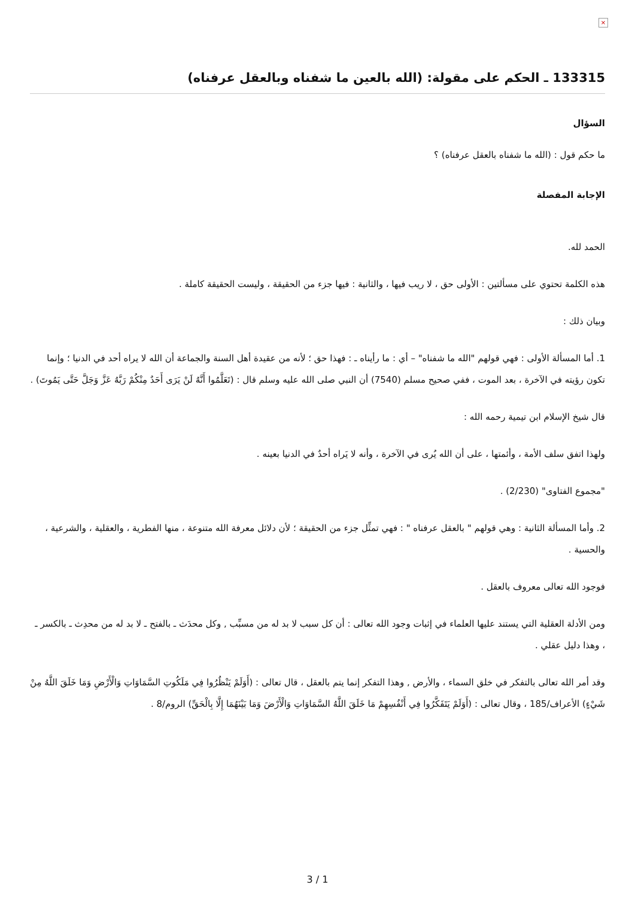×
133315 ـ الحكم على مقولة: (الله بالعين ما شفناه وبالعقل عرفناه)
السؤال
ما حكم قول : (الله ما شفناه بالعقل عرفناه) ؟
الإجابة المفصلة
الحمد لله.
هذه الكلمة تحتوي على مسألتين : الأولى حق ، لا ريب فيها ، والثانية : فيها جزء من الحقيقة ، وليست الحقيقة كاملة .
وبيان ذلك :
1. أما المسألة الأولى : فهي قولهم "الله ما شفناه" – أي : ما رأيناه ـ : فهذا حق ؛ لأنه من عقيدة أهل السنة والجماعة أن الله لا يراه أحد في الدنيا ؛ وإنما تكون رؤيته في الآخرة ، بعد الموت ، ففي صحيح مسلم (7540) أن النبي صلى الله عليه وسلم قال : (تَعَلَّمُوا أَنَّهُ لَنْ يَرَى أَحَدٌ مِنْكُمْ رَبَّهُ عَزَّ وَجَلَّ حَتَّى يَمُوتَ) .
قال شيخ الإسلام ابن تيمية رحمه الله :
ولهذا اتفق سلف الأمة ، وأئمتها ، على أن الله يُرى في الآخرة ، وأنه لا يَراه أحدٌ في الدنيا بعينه .
"مجموع الفتاوى" (2/230) .
2. وأما المسألة الثانية : وهي قولهم " بالعقل عرفناه " : فهي تمثِّل جزء من الحقيقة ؛ لأن دلائل معرفة الله متنوعة ، منها الفطرية ، والعقلية ، والشرعية ، والحسية .
فوجود الله تعالى معروف بالعقل .
ومن الأدلة العقلية التي يستند عليها العلماء في إثبات وجود الله تعالى : أن كل سبب لا بد له من مسبِّب , وكل محدَث ـ بالفتح ـ لا بد له من محدِث ـ بالكسر ـ ، وهذا دليل عقلي .
وقد أمر الله تعالى بالتفكر في خلق السماء ، والأرض , وهذا التفكر إنما يتم بالعقل ، قال تعالى : (أَوَلَمْ يَنْظُرُوا فِي مَلَكُوتِ السَّمَاوَاتِ وَالْأَرْضِ وَمَا خَلَقَ اللَّهُ مِنْ شَيْءٍ) الأعراف/185 ، وقال تعالى : (أَوَلَمْ يَتَفَكَّرُوا فِي أَنْفُسِهِمْ مَا خَلَقَ اللَّهُ السَّمَاوَاتِ وَالْأَرْضَ وَمَا بَيْنَهُمَا إِلَّا بِالْحَقِّ) الروم/8 .
3 / 1